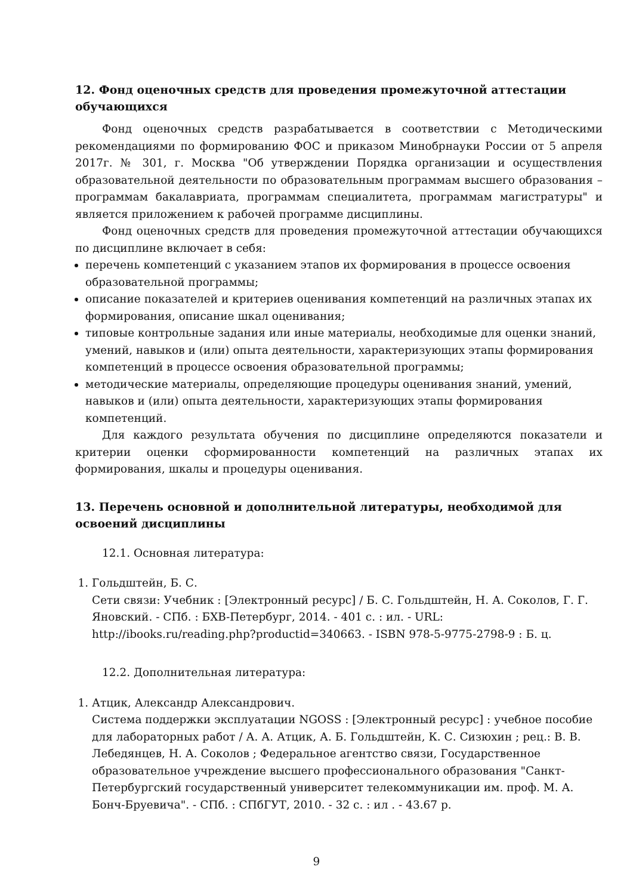12. Фонд оценочных средств для проведения промежуточной аттестации обучающихся
Фонд оценочных средств разрабатывается в соответствии с Методическими рекомендациями по формированию ФОС и приказом Минобрнауки России от 5 апреля 2017г. № 301, г. Москва "Об утверждении Порядка организации и осуществления образовательной деятельности по образовательным программам высшего образования – программам бакалавриата, программам специалитета, программам магистратуры" и является приложением к рабочей программе дисциплины.
Фонд оценочных средств для проведения промежуточной аттестации обучающихся по дисциплине включает в себя:
перечень компетенций с указанием этапов их формирования в процессе освоения образовательной программы;
описание показателей и критериев оценивания компетенций на различных этапах их формирования, описание шкал оценивания;
типовые контрольные задания или иные материалы, необходимые для оценки знаний, умений, навыков и (или) опыта деятельности, характеризующих этапы формирования компетенций в процессе освоения образовательной программы;
методические материалы, определяющие процедуры оценивания знаний, умений, навыков и (или) опыта деятельности, характеризующих этапы формирования компетенций.
Для каждого результата обучения по дисциплине определяются показатели и критерии оценки сформированности компетенций на различных этапах их формирования, шкалы и процедуры оценивания.
13. Перечень основной и дополнительной литературы, необходимой для освоений дисциплины
12.1. Основная литература:
1. Гольдштейн, Б. С.
Сети связи: Учебник : [Электронный ресурс] / Б. С. Гольдштейн, Н. А. Соколов, Г. Г. Яновский. - СПб. : БХВ-Петербург, 2014. - 401 с. : ил. - URL: http://ibooks.ru/reading.php?productid=340663. - ISBN 978-5-9775-2798-9 : Б. ц.
12.2. Дополнительная литература:
1. Атцик, Александр Александрович.
Система поддержки эксплуатации NGOSS : [Электронный ресурс] : учебное пособие для лабораторных работ / А. А. Атцик, А. Б. Гольдштейн, К. С. Сизюхин ; рец.: В. В. Лебедянцев, Н. А. Соколов ; Федеральное агентство связи, Государственное образовательное учреждение высшего профессионального образования "Санкт-Петербургский государственный университет телекоммуникации им. проф. М. А. Бонч-Бруевича". - СПб. : СПбГУТ, 2010. - 32 с. : ил . - 43.67 р.
9